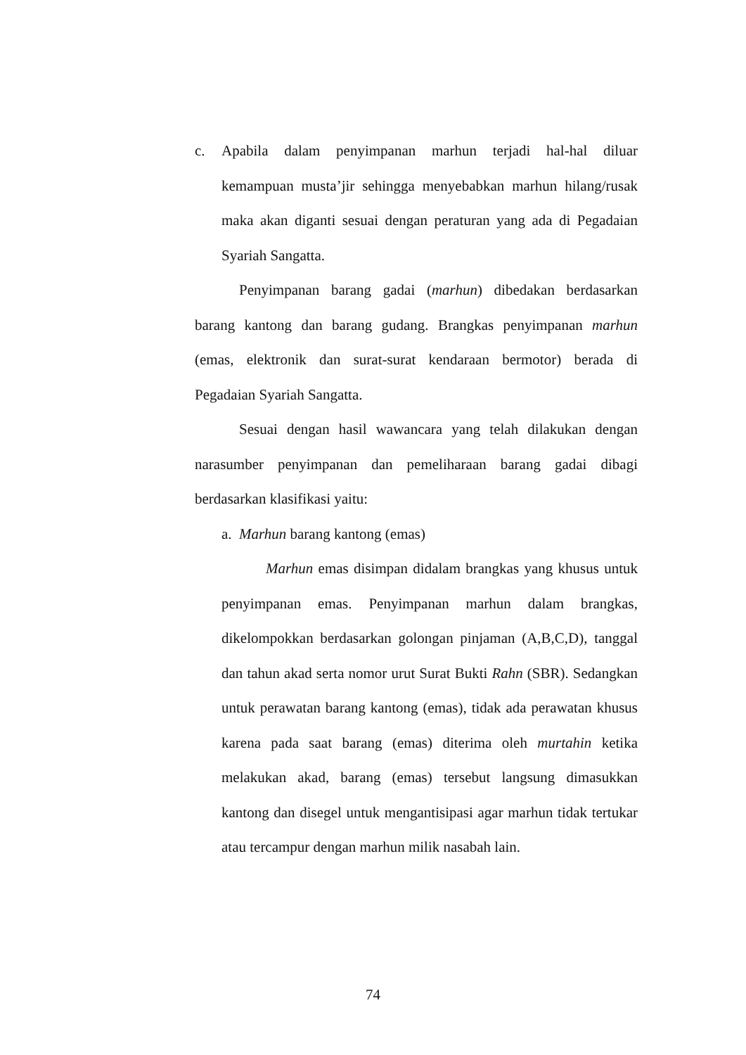c. Apabila dalam penyimpanan marhun terjadi hal-hal diluar kemampuan musta’jir sehingga menyebabkan marhun hilang/rusak maka akan diganti sesuai dengan peraturan yang ada di Pegadaian Syariah Sangatta.
Penyimpanan barang gadai (marhun) dibedakan berdasarkan barang kantong dan barang gudang. Brangkas penyimpanan marhun (emas, elektronik dan surat-surat kendaraan bermotor) berada di Pegadaian Syariah Sangatta.
Sesuai dengan hasil wawancara yang telah dilakukan dengan narasumber penyimpanan dan pemeliharaan barang gadai dibagi berdasarkan klasifikasi yaitu:
a.
Marhun barang kantong (emas)
Marhun emas disimpan didalam brangkas yang khusus untuk penyimpanan emas. Penyimpanan marhun dalam brangkas, dikelompokkan berdasarkan golongan pinjaman (A,B,C,D), tanggal dan tahun akad serta nomor urut Surat Bukti Rahn (SBR). Sedangkan untuk perawatan barang kantong (emas), tidak ada perawatan khusus karena pada saat barang (emas) diterima oleh murtahin ketika melakukan akad, barang (emas) tersebut langsung dimasukkan kantong dan disegel untuk mengantisipasi agar marhun tidak tertukar atau tercampur dengan marhun milik nasabah lain.
74